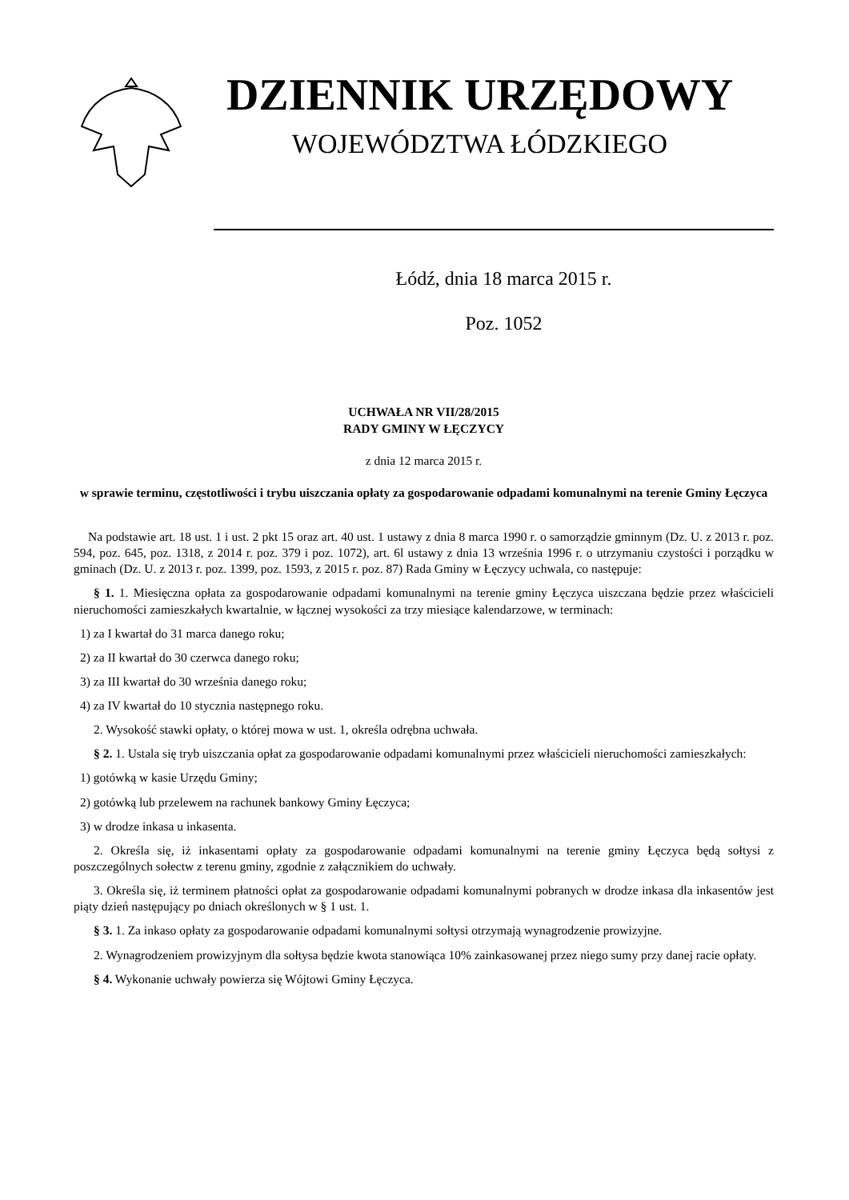DZIENNIK URZĘDOWY
WOJEWÓDZTWA ŁÓDZKIEGO
Łódź, dnia 18 marca 2015 r.
Poz. 1052
UCHWAŁA NR VII/28/2015
RADY GMINY W ŁĘCZYCY
z dnia 12 marca 2015 r.
w sprawie terminu, częstotliwości i trybu uiszczania opłaty za gospodarowanie odpadami komunalnymi na terenie Gminy Łęczyca
Na podstawie art. 18 ust. 1 i ust. 2 pkt 15 oraz art. 40 ust. 1 ustawy z dnia 8 marca 1990 r. o samorządzie gminnym (Dz. U. z 2013 r. poz. 594, poz. 645, poz. 1318, z 2014 r. poz. 379 i poz. 1072), art. 6l ustawy z dnia 13 września 1996 r. o utrzymaniu czystości i porządku w gminach (Dz. U. z 2013 r. poz. 1399, poz. 1593, z 2015 r. poz. 87) Rada Gminy w Łęczycy uchwala, co następuje:
§ 1. 1. Miesięczna opłata za gospodarowanie odpadami komunalnymi na terenie gminy Łęczyca uiszczana będzie przez właścicieli nieruchomości zamieszkałych kwartalnie, w łącznej wysokości za trzy miesiące kalendarzowe, w terminach:
1) za I kwartał do 31 marca danego roku;
2) za II kwartał do 30 czerwca danego roku;
3) za III kwartał do 30 września danego roku;
4) za IV kwartał do 10 stycznia następnego roku.
2. Wysokość stawki opłaty, o której mowa w ust. 1, określa odrębna uchwała.
§ 2. 1. Ustala się tryb uiszczania opłat za gospodarowanie odpadami komunalnymi przez właścicieli nieruchomości zamieszkałych:
1) gotówką w kasie Urzędu Gminy;
2) gotówką lub przelewem na rachunek bankowy Gminy Łęczyca;
3) w drodze inkasa u inkasenta.
2. Określa się, iż inkasentami opłaty za gospodarowanie odpadami komunalnymi na terenie gminy Łęczyca będą sołtysi z poszczególnych sołectw z terenu gminy, zgodnie z załącznikiem do uchwały.
3. Określa się, iż terminem płatności opłat za gospodarowanie odpadami komunalnymi pobranych w drodze inkasa dla inkasentów jest piąty dzień następujący po dniach określonych w § 1 ust. 1.
§ 3. 1. Za inkaso opłaty za gospodarowanie odpadami komunalnymi sołtysi otrzymają wynagrodzenie prowizyjne.
2. Wynagrodzeniem prowizyjnym dla sołtysa będzie kwota stanowiąca 10% zainkasowanej przez niego sumy przy danej racie opłaty.
§ 4. Wykonanie uchwały powierza się Wójtowi Gminy Łęczyca.